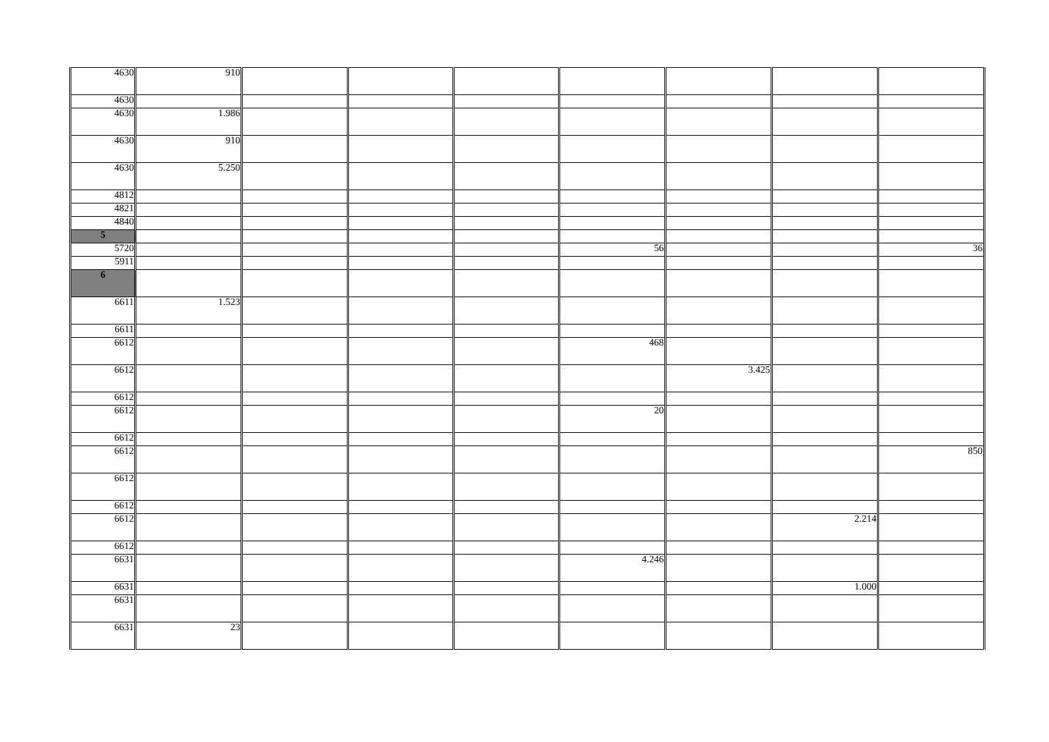| 4630 | 910 | | | | | | | |
| 4630 | | | | | | | | |
| 4630 | 1.986 | | | | | | | |
| 4630 | 910 | | | | | | | |
| 4630 | 5.250 | | | | | | | |
| 4812 | | | | | | | | |
| 4821 | | | | | | | | |
| 4840 | | | | | | | | |
| 5 | | | | | | | | |
| 5720 | | | | | 56 | | | 36 |
| 5911 | | | | | | | | |
| 6 | | | | | | | | |
| 6611 | 1.523 | | | | | | | |
| 6611 | | | | | | | | |
| 6612 | | | | | 468 | | | |
| 6612 | | | | | | 3.425 | | |
| 6612 | | | | | | | | |
| 6612 | | | | | 20 | | | |
| 6612 | | | | | | | | |
| 6612 | | | | | | | | 850 |
| 6612 | | | | | | | | |
| 6612 | | | | | | | | |
| 6612 | | | | | | | 2.214 | |
| 6612 | | | | | | | | |
| 6631 | | | | | 4.246 | | | |
| 6631 | | | | | | | 1.000 | |
| 6631 | | | | | | | | |
| 6631 | 23 | | | | | | | |